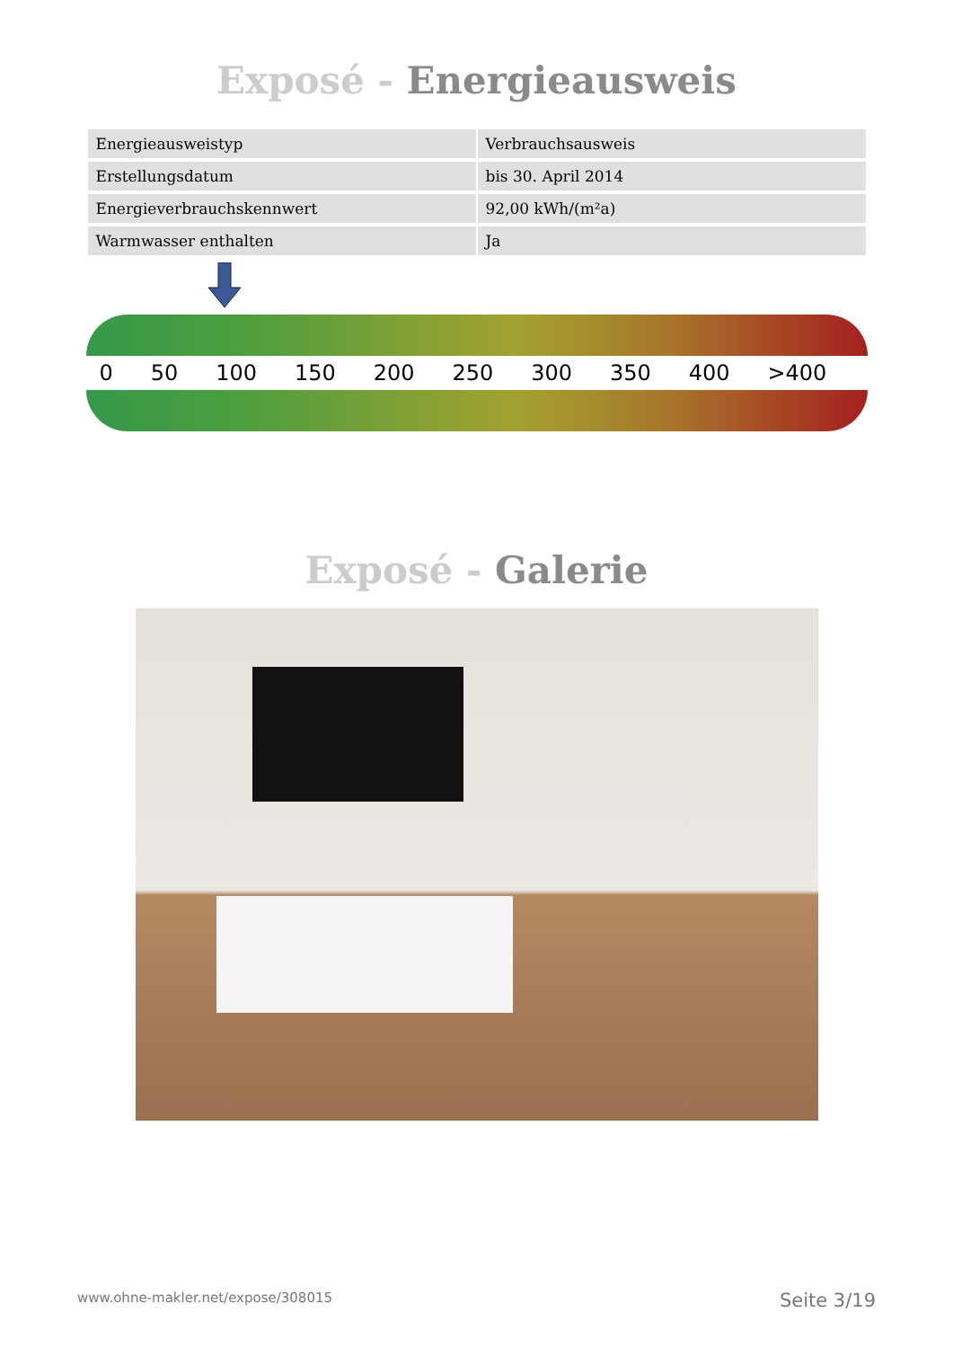Exposé - Energieausweis
| Energieausweistyp | Verbrauchsausweis |
| Erstellungsdatum | bis 30. April 2014 |
| Energieverbrauchskennwert | 92,00 kWh/(m²a) |
| Warmwasser enthalten | Ja |
0 50 100 150 200 250 300 350 400 >400
Exposé - Galerie
www.ohne-makler.net/expose/308015 Seite 3/19